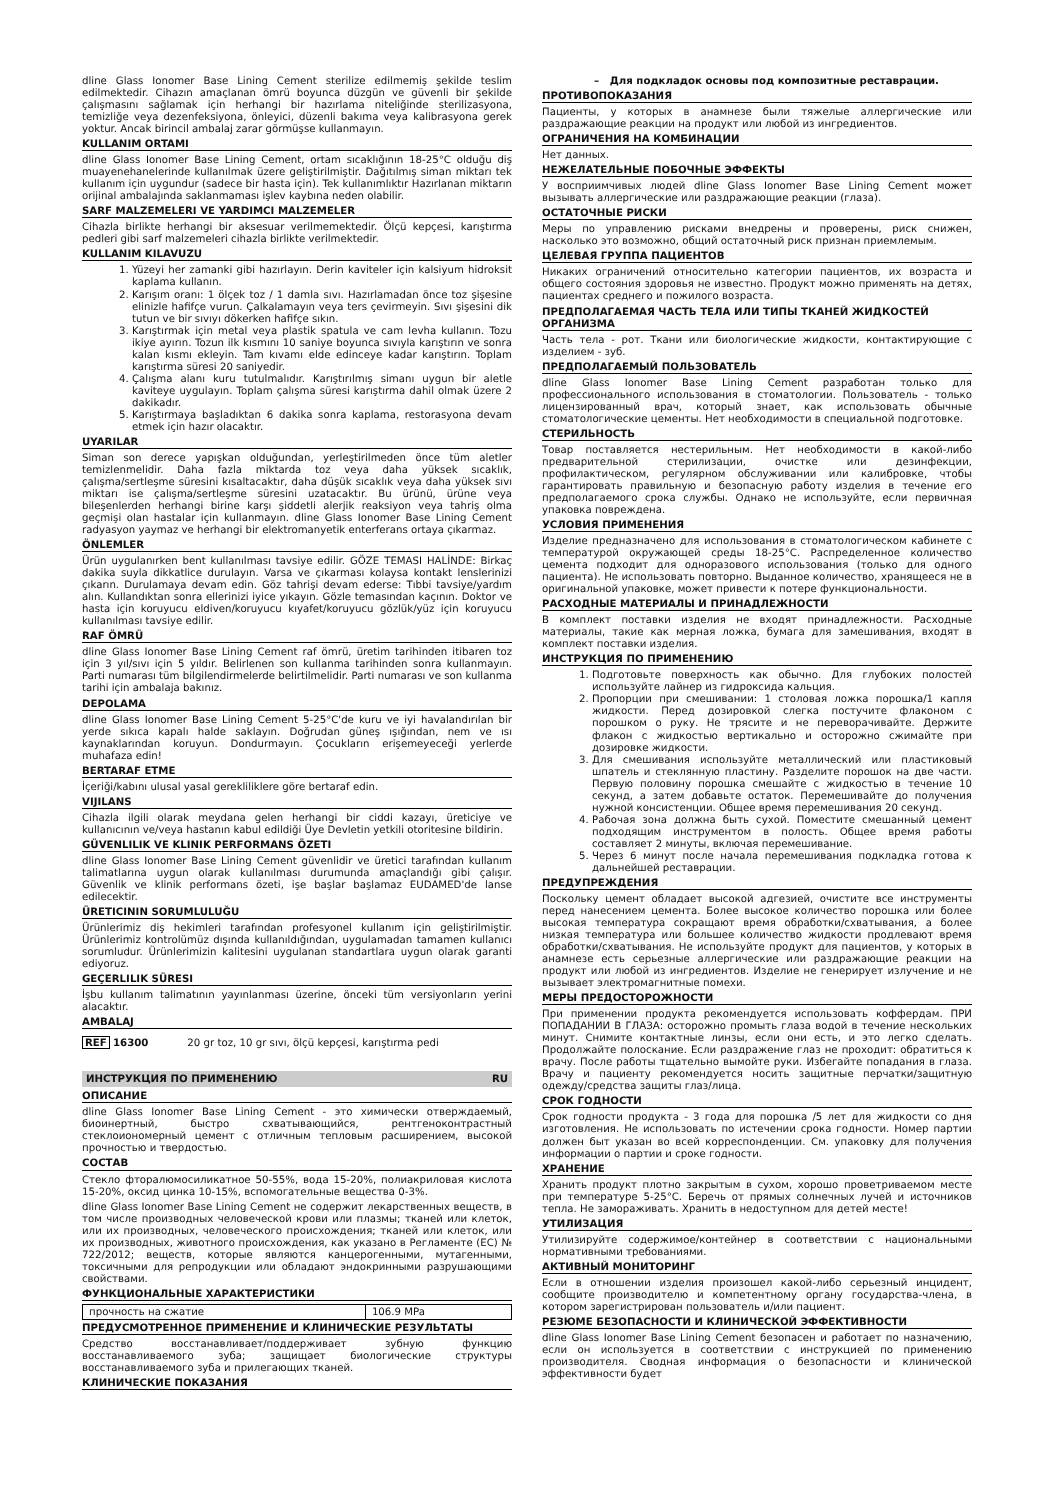dline Glass Ionomer Base Lining Cement sterilize edilmemiş şekilde teslim edilmektedir. Cihazın amaçlanan ömrü boyunca düzgün ve güvenli bir şekilde çalışmasını sağlamak için herhangi bir hazırlama niteliğinde sterilizasyona, temizliğe veya dezenfeksiyona, önleyici, düzenli bakıma veya kalibrasyona gerek yoktur. Ancak birincil ambalaj zarar görmüşse kullanmayın.
KULLANIM ORTAMI
dline Glass Ionomer Base Lining Cement, ortam sıcaklığının 18-25°C olduğu diş muayenehanelerinde kullanılmak üzere geliştirilmiştir. Dağıtılmış siman miktarı tek kullanım için uygundur (sadece bir hasta için). Tek kullanımlıktır Hazırlanan miktarın orijinal ambalajında saklanmaması işlev kaybına neden olabilir.
SARF MALZEMELERI VE YARDIMCI MALZEMELER
Cihazla birlikte herhangi bir aksesuar verilmemektedir. Ölçü kepçesi, karıştırma pedleri gibi sarf malzemeleri cihazla birlikte verilmektedir.
KULLANIM KILAVUZU
1. Yüzeyi her zamanki gibi hazırlayın. Derin kaviteler için kalsiyum hidroksit kaplama kullanın.
2. Karışım oranı: 1 ölçek toz / 1 damla sıvı. Hazırlamadan önce toz şişesine elinizle hafifçe vurun. Çalkalamayın veya ters çevirmeyin. Sıvı şişesini dik tutun ve bir sıvıyı dökerken hafifçe sıkın.
3. Karıştırmak için metal veya plastik spatula ve cam levha kullanın. Tozu ikiye ayırın. Tozun ilk kısmını 10 saniye boyunca sıvıyla karıştırın ve sonra kalan kısmı ekleyin. Tam kıvamı elde edinceye kadar karıştırın. Toplam karıştırma süresi 20 saniyedir.
4. Çalışma alanı kuru tutulmalıdır. Karıştırılmış simanı uygun bir aletle kaviteye uygulayın. Toplam çalışma süresi karıştırma dahil olmak üzere 2 dakikadır.
5. Karıştırmaya başladıktan 6 dakika sonra kaplama, restorasyona devam etmek için hazır olacaktır.
UYARILAR
Siman son derece yapışkan olduğundan, yerleştirilmeden önce tüm aletler temizlenmelidir. Daha fazla miktarda toz veya daha yüksek sıcaklık, çalışma/sertleşme süresini kısaltacaktır, daha düşük sıcaklık veya daha yüksek sıvı miktarı ise çalışma/sertleşme süresini uzatacaktır. Bu ürünü, ürüne veya bileşenlerden herhangi birine karşı şiddetli alerjik reaksiyon veya tahriş olma geçmişi olan hastalar için kullanmayın. dline Glass Ionomer Base Lining Cement radyasyon yaymaz ve herhangi bir elektromanyetik enterferans ortaya çıkarmaz.
ÖNLEMLER
Ürün uygulanırken bent kullanılması tavsiye edilir. GÖZE TEMASI HALİNDE: Birkaç dakika suyla dikkatlice durulayın. Varsa ve çıkarması kolaysa kontakt lenslerinizi çıkarın. Durulamaya devam edin. Göz tahrişi devam ederse: Tıbbi tavsiye/yardım alın. Kullandıktan sonra ellerinizi iyice yıkayın. Gözle temasından kaçının. Doktor ve hasta için koruyucu eldiven/koruyucu kıyafet/koruyucu gözlük/yüz için koruyucu kullanılması tavsiye edilir.
RAF ÖMRÜ
dline Glass Ionomer Base Lining Cement raf ömrü, üretim tarihinden itibaren toz için 3 yıl/sıvı için 5 yıldır. Belirlenen son kullanma tarihinden sonra kullanmayın. Parti numarası tüm bilgilendirmelerde belirtilmelidir. Parti numarası ve son kullanma tarihi için ambalaja bakınız.
DEPOLAMA
dline Glass Ionomer Base Lining Cement 5-25°C'de kuru ve iyi havalandırılan bir yerde sıkıca kapalı halde saklayın. Doğrudan güneş ışığından, nem ve ısı kaynaklarından koruyun. Dondurmayın. Çocukların erişemeyeceği yerlerde muhafaza edin!
BERTARAF ETME
İçeriği/kabını ulusal yasal gerekliliklere göre bertaraf edin.
VIJILANS
Cihazla ilgili olarak meydana gelen herhangi bir ciddi kazayı, üreticiye ve kullanıcının ve/veya hastanın kabul edildiği Üye Devletin yetkili otoritesine bildirin.
GÜVENLILIK VE KLINIK PERFORMANS ÖZETI
dline Glass Ionomer Base Lining Cement güvenlidir ve üretici tarafından kullanım talimatlarına uygun olarak kullanılması durumunda amaçlandığı gibi çalışır. Güvenlik ve klinik performans özeti, işe başlar başlamaz EUDAMED'de lanse edilecektir.
ÜRETICININ SORUMLULUĞU
Ürünlerimiz diş hekimleri tarafından profesyonel kullanım için geliştirilmiştir. Ürünlerimiz kontrolümüz dışında kullanıldığından, uygulamadan tamamen kullanıcı sorumludur. Ürünlerimizin kalitesini uygulanan standartlara uygun olarak garanti ediyoruz.
GEÇERLILIK SÜRESI
İşbu kullanım talimatının yayınlanması üzerine, önceki tüm versiyonların yerini alacaktır.
AMBALAJ
REF 16300 20 gr toz, 10 gr sıvı, ölçü kepçesi, karıştırma pedi
ИНСТРУКЦИЯ ПО ПРИМЕНЕНИЮ RU
ОПИСАНИЕ
dline Glass Ionomer Base Lining Cement - это химически отверждаемый, биоинертный, быстро схватывающийся, рентгеноконтрастный стеклоиономерный цемент с отличным тепловым расширением, высокой прочностью и твердостью.
СОСТАВ
Стекло фторалюмосиликатное 50-55%, вода 15-20%, полиакриловая кислота 15-20%, оксид цинка 10-15%, вспомогательные вещества 0-3%.
dline Glass Ionomer Base Lining Cement не содержит лекарственных веществ, в том числе производных человеческой крови или плазмы; тканей или клеток, или их производных, человеческого происхождения; тканей или клеток, или их производных, животного происхождения, как указано в Регламенте (ЕС) № 722/2012; веществ, которые являются канцерогенными, мутагенными, токсичными для репродукции или обладают эндокринными разрушающими свойствами.
ФУНКЦИОНАЛЬНЫЕ ХАРАКТЕРИСТИКИ
| прочность на сжатие | 106.9 MPa |
ПРЕДУСМОТРЕННОЕ ПРИМЕНЕНИЕ И КЛИНИЧЕСКИЕ РЕЗУЛЬТАТЫ
Средство восстанавливает/поддерживает зубную функцию восстанавливаемого зуба; защищает биологические структуры восстанавливаемого зуба и прилегающих тканей.
КЛИНИЧЕСКИЕ ПОКАЗАНИЯ
– Для подкладок основы под композитные реставрации.
ПРОТИВОПОКАЗАНИЯ
Пациенты, у которых в анамнезе были тяжелые аллергические или раздражающие реакции на продукт или любой из ингредиентов.
ОГРАНИЧЕНИЯ НА КОМБИНАЦИИ
Нет данных.
НЕЖЕЛАТЕЛЬНЫЕ ПОБОЧНЫЕ ЭФФЕКТЫ
У восприимчивых людей dline Glass Ionomer Base Lining Cement может вызывать аллергические или раздражающие реакции (глаза).
ОСТАТОЧНЫЕ РИСКИ
Меры по управлению рисками внедрены и проверены, риск снижен, насколько это возможно, общий остаточный риск признан приемлемым.
ЦЕЛЕВАЯ ГРУППА ПАЦИЕНТОВ
Никаких ограничений относительно категории пациентов, их возраста и общего состояния здоровья не известно. Продукт можно применять на детях, пациентах среднего и пожилого возраста.
ПРЕДПОЛАГАЕМАЯ ЧАСТЬ ТЕЛА ИЛИ ТИПЫ ТКАНЕЙ ЖИДКОСТЕЙ ОРГАНИЗМА
Часть тела - рот. Ткани или биологические жидкости, контактирующие с изделием - зуб.
ПРЕДПОЛАГАЕМЫЙ ПОЛЬЗОВАТЕЛЬ
dline Glass Ionomer Base Lining Cement разработан только для профессионального использования в стоматологии. Пользователь - только лицензированный врач, который знает, как использовать обычные стоматологические цементы. Нет необходимости в специальной подготовке.
СТЕРИЛЬНОСТЬ
Товар поставляется нестерильным. Нет необходимости в какой-либо предварительной стерилизации, очистке или дезинфекции, профилактическом, регулярном обслуживании или калибровке, чтобы гарантировать правильную и безопасную работу изделия в течение его предполагаемого срока службы. Однако не используйте, если первичная упаковка повреждена.
УСЛОВИЯ ПРИМЕНЕНИЯ
Изделие предназначено для использования в стоматологическом кабинете с температурой окружающей среды 18-25°C. Распределенное количество цемента подходит для одноразового использования (только для одного пациента). Не использовать повторно. Выданное количество, хранящееся не в оригинальной упаковке, может привести к потере функциональности.
РАСХОДНЫЕ МАТЕРИАЛЫ И ПРИНАДЛЕЖНОСТИ
В комплект поставки изделия не входят принадлежности. Расходные материалы, такие как мерная ложка, бумага для замешивания, входят в комплект поставки изделия.
ИНСТРУКЦИЯ ПО ПРИМЕНЕНИЮ
1. Подготовьте поверхность как обычно. Для глубоких полостей используйте лайнер из гидроксида кальция.
2. Пропорции при смешивании: 1 столовая ложка порошка/1 капля жидкости. Перед дозировкой слегка постучите флаконом с порошком о руку. Не трясите и не переворачивайте. Держите флакон с жидкостью вертикально и осторожно сжимайте при дозировке жидкости.
3. Для смешивания используйте металлический или пластиковый шпатель и стеклянную пластину. Разделите порошок на две части. Первую половину порошка смешайте с жидкостью в течение 10 секунд, а затем добавьте остаток. Перемешивайте до получения нужной консистенции. Общее время перемешивания 20 секунд.
4. Рабочая зона должна быть сухой. Поместите смешанный цемент подходящим инструментом в полость. Общее время работы составляет 2 минуты, включая перемешивание.
5. Через 6 минут после начала перемешивания подкладка готова к дальнейшей реставрации.
ПРЕДУПРЕЖДЕНИЯ
Поскольку цемент обладает высокой адгезией, очистите все инструменты перед нанесением цемента. Более высокое количество порошка или более высокая температура сокращают время обработки/схватывания, а более низкая температура или большее количество жидкости продлевают время обработки/схватывания. Не используйте продукт для пациентов, у которых в анамнезе есть серьезные аллергические или раздражающие реакции на продукт или любой из ингредиентов. Изделие не генерирует излучение и не вызывает электромагнитные помехи.
МЕРЫ ПРЕДОСТОРОЖНОСТИ
При применении продукта рекомендуется использовать коффердам. ПРИ ПОПАДАНИИ В ГЛАЗА: осторожно промыть глаза водой в течение нескольких минут. Снимите контактные линзы, если они есть, и это легко сделать. Продолжайте полоскание. Если раздражение глаз не проходит: обратиться к врачу. После работы тщательно вымойте руки. Избегайте попадания в глаза. Врачу и пациенту рекомендуется носить защитные перчатки/защитную одежду/средства защиты глаз/лица.
СРОК ГОДНОСТИ
Срок годности продукта - 3 года для порошка /5 лет для жидкости со дня изготовления. Не использовать по истечении срока годности. Номер партии должен быт указан во всей корреспонденции. См. упаковку для получения информации о партии и сроке годности.
ХРАНЕНИЕ
Хранить продукт плотно закрытым в сухом, хорошо проветриваемом месте при температуре 5-25°C. Беречь от прямых солнечных лучей и источников тепла. Не замораживать. Хранить в недоступном для детей месте!
УТИЛИЗАЦИЯ
Утилизируйте содержимое/контейнер в соответствии с национальными нормативными требованиями.
АКТИВНЫЙ МОНИТОРИНГ
Если в отношении изделия произошел какой-либо серьезный инцидент, сообщите производителю и компетентному органу государства-члена, в котором зарегистрирован пользователь и/или пациент.
РЕЗЮМЕ БЕЗОПАСНОСТИ И КЛИНИЧЕСКОЙ ЭФФЕКТИВНОСТИ
dline Glass Ionomer Base Lining Cement безопасен и работает по назначению, если он используется в соответствии с инструкцией по применению производителя. Сводная информация о безопасности и клинической эффективности будет